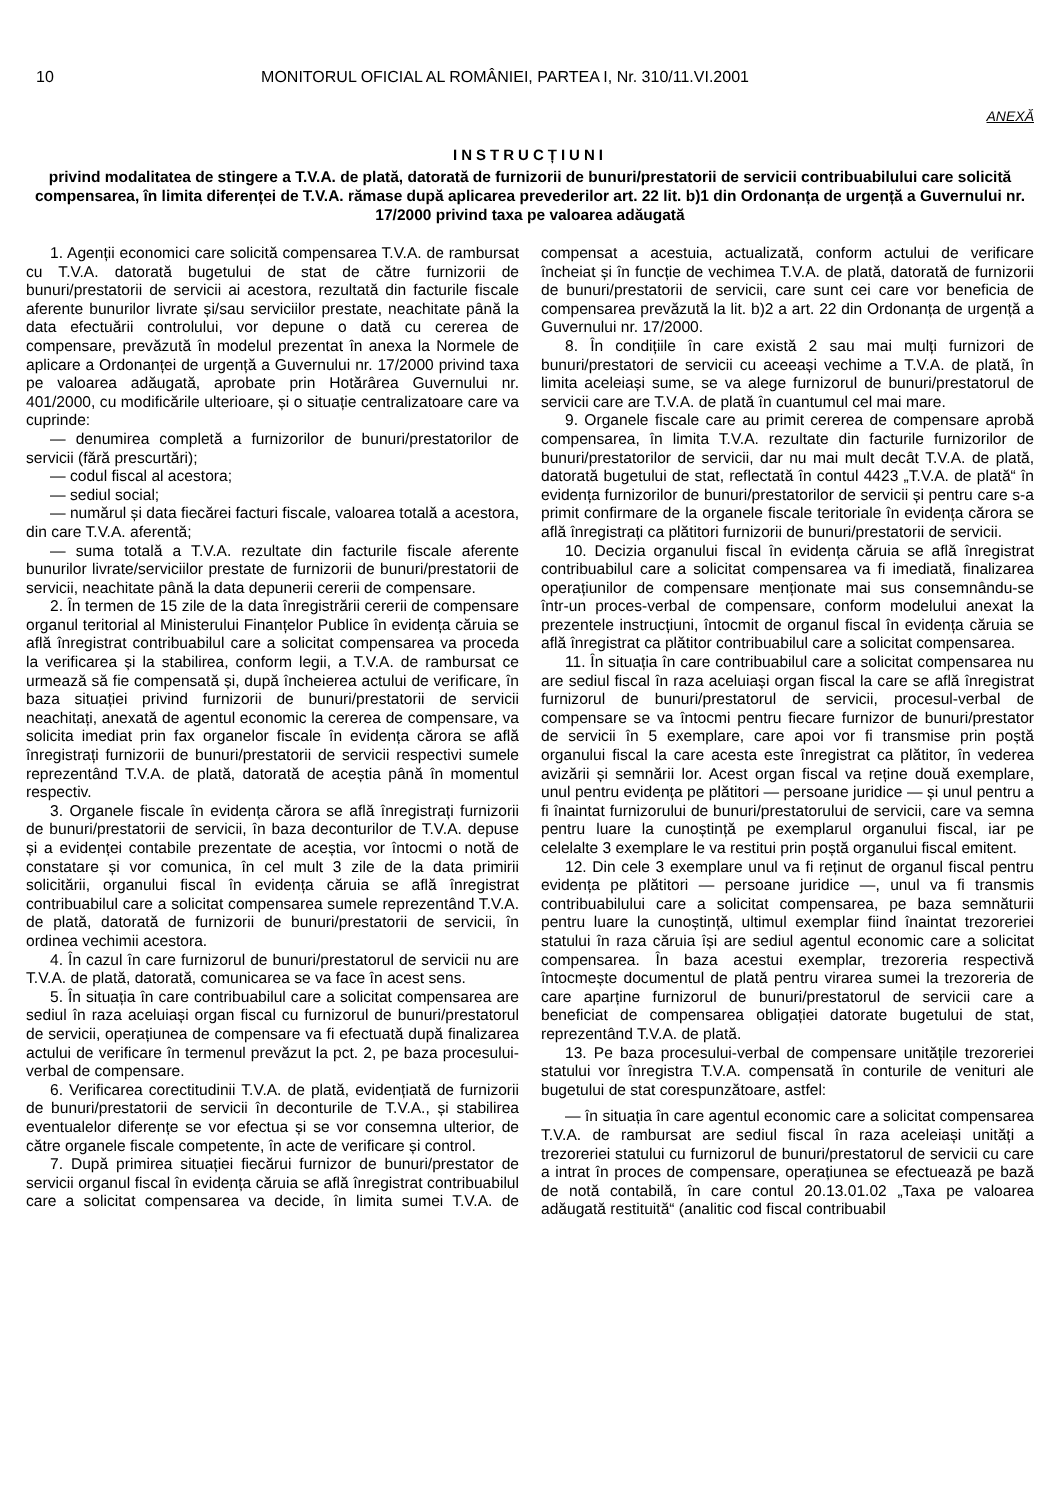10 MONITORUL OFICIAL AL ROMÂNIEI, PARTEA I, Nr. 310/11.VI.2001
ANEXĂ
INSTRUCȚIUNI
privind modalitatea de stingere a T.V.A. de plată, datorată de furnizorii de bunuri/prestatorii de servicii contribuabilului care solicită compensarea, în limita diferenței de T.V.A. rămase după aplicarea prevederilor art. 22 lit. b)1 din Ordonanța de urgență a Guvernului nr. 17/2000 privind taxa pe valoarea adăugată
1. Agenții economici care solicită compensarea T.V.A. de rambursat cu T.V.A. datorată bugetului de stat de către furnizorii de bunuri/prestatorii de servicii ai acestora, rezultată din facturile fiscale aferente bunurilor livrate și/sau serviciilor prestate, neachitate până la data efectuării controlului, vor depune o dată cu cererea de compensare, prevăzută în modelul prezentat în anexa la Normele de aplicare a Ordonanței de urgență a Guvernului nr. 17/2000 privind taxa pe valoarea adăugată, aprobate prin Hotărârea Guvernului nr. 401/2000, cu modificările ulterioare, și o situație centralizatoare care va cuprinde:
— denumirea completă a furnizorilor de bunuri/prestatorilor de servicii (fără prescurtări);
— codul fiscal al acestora;
— sediul social;
— numărul și data fiecărei facturi fiscale, valoarea totală a acestora, din care T.V.A. aferentă;
— suma totală a T.V.A. rezultate din facturile fiscale aferente bunurilor livrate/serviciilor prestate de furnizorii de bunuri/prestatorii de servicii, neachitate până la data depunerii cererii de compensare.
2. În termen de 15 zile de la data înregistrării cererii de compensare organul teritorial al Ministerului Finanțelor Publice în evidența căruia se află înregistrat contribuabilul care a solicitat compensarea va proceda la verificarea și la stabilirea, conform legii, a T.V.A. de rambursat ce urmează să fie compensată și, după încheierea actului de verificare, în baza situației privind furnizorii de bunuri/prestatorii de servicii neachitați, anexată de agentul economic la cererea de compensare, va solicita imediat prin fax organelor fiscale în evidența cărora se află înregistrați furnizorii de bunuri/prestatorii de servicii respectivi sumele reprezentând T.V.A. de plată, datorată de aceștia până în momentul respectiv.
3. Organele fiscale în evidența cărora se află înregistrați furnizorii de bunuri/prestatorii de servicii, în baza deconturilor de T.V.A. depuse și a evidenței contabile prezentate de aceștia, vor întocmi o notă de constatare și vor comunica, în cel mult 3 zile de la data primirii solicitării, organului fiscal în evidența căruia se află înregistrat contribuabilul care a solicitat compensarea sumele reprezentând T.V.A. de plată, datorată de furnizorii de bunuri/prestatorii de servicii, în ordinea vechimii acestora.
4. În cazul în care furnizorul de bunuri/prestatorul de servicii nu are T.V.A. de plată, datorată, comunicarea se va face în acest sens.
5. În situația în care contribuabilul care a solicitat compensarea are sediul în raza aceluiași organ fiscal cu furnizorul de bunuri/prestatorul de servicii, operațiunea de compensare va fi efectuată după finalizarea actului de verificare în termenul prevăzut la pct. 2, pe baza procesului-verbal de compensare.
6. Verificarea corectitudinii T.V.A. de plată, evidențiată de furnizorii de bunuri/prestatorii de servicii în deconturile de T.V.A., și stabilirea eventualelor diferențe se vor efectua și se vor consemna ulterior, de către organele fiscale competente, în acte de verificare și control.
7. După primirea situației fiecărui furnizor de bunuri/prestator de servicii organul fiscal în evidența căruia se află înregistrat contribuabilul care a solicitat compensarea va decide, în limita sumei T.V.A. de compensat a acestuia, actualizată, conform actului de verificare încheiat și în funcție de vechimea T.V.A. de plată, datorată de furnizorii de bunuri/prestatorii de servicii, care sunt cei care vor beneficia de compensarea prevăzută la lit. b)2 a art. 22 din Ordonanța de urgență a Guvernului nr. 17/2000.
8. În condițiile în care există 2 sau mai mulți furnizori de bunuri/prestatori de servicii cu aceeași vechime a T.V.A. de plată, în limita aceleiași sume, se va alege furnizorul de bunuri/prestatorul de servicii care are T.V.A. de plată în cuantumul cel mai mare.
9. Organele fiscale care au primit cererea de compensare aprobă compensarea, în limita T.V.A. rezultate din facturile furnizorilor de bunuri/prestatorilor de servicii, dar nu mai mult decât T.V.A. de plată, datorată bugetului de stat, reflectată în contul 4423 „T.V.A. de plată“ în evidența furnizorilor de bunuri/prestatorilor de servicii și pentru care s-a primit confirmare de la organele fiscale teritoriale în evidența cărora se află înregistrați ca plătitori furnizorii de bunuri/prestatorii de servicii.
10. Decizia organului fiscal în evidența căruia se află înregistrat contribuabilul care a solicitat compensarea va fi imediată, finalizarea operațiunilor de compensare menționate mai sus consemnându-se într-un proces-verbal de compensare, conform modelului anexat la prezentele instrucțiuni, întocmit de organul fiscal în evidența căruia se află înregistrat ca plătitor contribuabilul care a solicitat compensarea.
11. În situația în care contribuabilul care a solicitat compensarea nu are sediul fiscal în raza aceluiași organ fiscal la care se află înregistrat furnizorul de bunuri/prestatorul de servicii, procesul-verbal de compensare se va întocmi pentru fiecare furnizor de bunuri/prestator de servicii în 5 exemplare, care apoi vor fi transmise prin poștă organului fiscal la care acesta este înregistrat ca plătitor, în vederea avizării și semnării lor. Acest organ fiscal va reține două exemplare, unul pentru evidența pe plătitori — persoane juridice — și unul pentru a fi înaintat furnizorului de bunuri/prestatorului de servicii, care va semna pentru luare la cunoștință pe exemplarul organului fiscal, iar pe celelalte 3 exemplare le va restitui prin poștă organului fiscal emitent.
12. Din cele 3 exemplare unul va fi reținut de organul fiscal pentru evidența pe plătitori — persoane juridice —, unul va fi transmis contribuabilului care a solicitat compensarea, pe baza semnăturii pentru luare la cunoștință, ultimul exemplar fiind înaintat trezoreriei statului în raza căruia își are sediul agentul economic care a solicitat compensarea. În baza acestui exemplar, trezoreria respectivă întocmește documentul de plată pentru virarea sumei la trezoreria de care aparține furnizorul de bunuri/prestatorul de servicii care a beneficiat de compensarea obligației datorate bugetului de stat, reprezentând T.V.A. de plată.
13. Pe baza procesului-verbal de compensare unitățile trezoreriei statului vor înregistra T.V.A. compensată în conturile de venituri ale bugetului de stat corespunzătoare, astfel:
— în situația în care agentul economic care a solicitat compensarea T.V.A. de rambursat are sediul fiscal în raza aceleiași unități a trezoreriei statului cu furnizorul de bunuri/prestatorul de servicii cu care a intrat în proces de compensare, operațiunea se efectuează pe bază de notă contabilă, în care contul 20.13.01.02 „Taxa pe valoarea adăugată restituită“ (analitic cod fiscal contribuabil